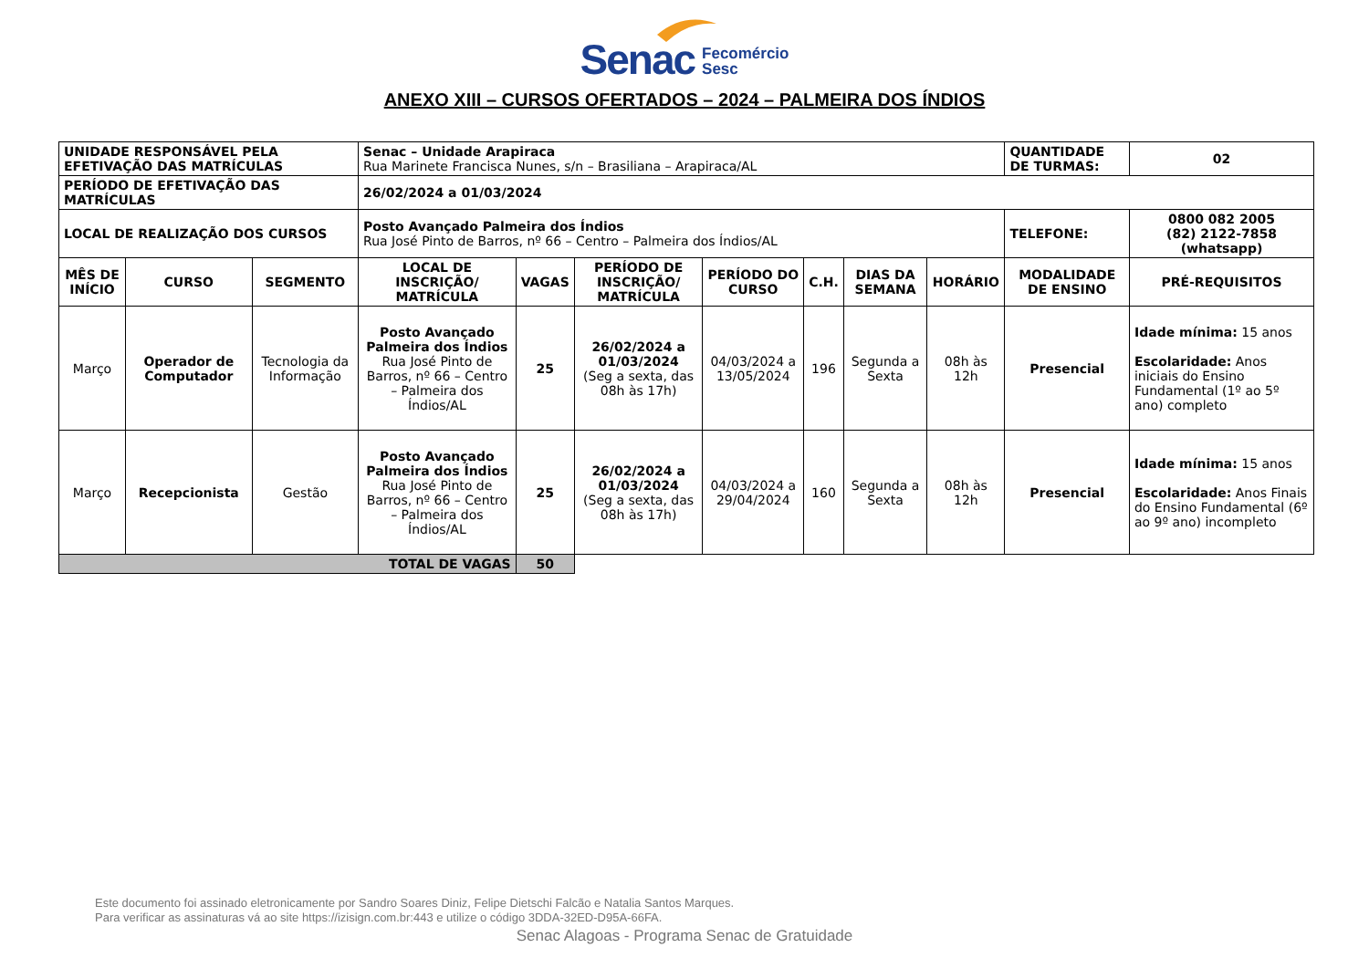Senac Fecomércio
Sesc
ANEXO XIII – CURSOS OFERTADOS – 2024 – PALMEIRA DOS ÍNDIOS
| UNIDADE RESPONSÁVEL PELA EFETIVAÇÃO DAS MATRÍCULAS | | | Senac – Unidade Arapiraca Rua Marinete Francisca Nunes, s/n – Brasiliana – Arapiraca/AL | | | | | | | QUANTIDADE DE TURMAS: | 02 |
| PERÍODO DE EFETIVAÇÃO DAS MATRÍCULAS | | | 26/02/2024 a 01/03/2024 | | | | | | | | |
| LOCAL DE REALIZAÇÃO DOS CURSOS | | | Posto Avançado Palmeira dos Índios Rua José Pinto de Barros, nº 66 – Centro – Palmeira dos Índios/AL | | | | | | | TELEFONE: | 0800 082 2005 (82) 2122-7858 (whatsapp) |
| MÊS DE INÍCIO | CURSO | SEGMENTO | LOCAL DE INSCRIÇÃO/ MATRÍCULA | VAGAS | PERÍODO DE INSCRIÇÃO/ MATRÍCULA | PERÍODO DO CURSO | C.H. | DIAS DA SEMANA | HORÁRIO | MODALIDADE DE ENSINO | PRÉ-REQUISITOS |
| Março | Operador de Computador | Tecnologia da Informação | Posto Avançado Palmeira dos Índios Rua José Pinto de Barros, nº 66 – Centro – Palmeira dos Índios/AL | 25 | 26/02/2024 a 01/03/2024 (Seg a sexta, das 08h às 17h) | 04/03/2024 a 13/05/2024 | 196 | Segunda a Sexta | 08h às 12h | Presencial | Idade mínima: 15 anos Escolaridade: Anos iniciais do Ensino Fundamental (1º ao 5º ano) completo |
| Março | Recepcionista | Gestão | Posto Avançado Palmeira dos Índios Rua José Pinto de Barros, nº 66 – Centro – Palmeira dos Índios/AL | 25 | 26/02/2024 a 01/03/2024 (Seg a sexta, das 08h às 17h) | 04/03/2024 a 29/04/2024 | 160 | Segunda a Sexta | 08h às 12h | Presencial | Idade mínima: 15 anos Escolaridade: Anos Finais do Ensino Fundamental (6º ao 9º ano) incompleto |
| TOTAL DE VAGAS | | | | 50 | | | | | | | |
Este documento foi assinado eletronicamente por Sandro Soares Diniz, Felipe Dietschi Falcão e Natalia Santos Marques.
Para verificar as assinaturas vá ao site https://izisign.com.br:443 e utilize o código 3DDA-32ED-D95A-66FA.
Senac Alagoas - Programa Senac de Gratuidade